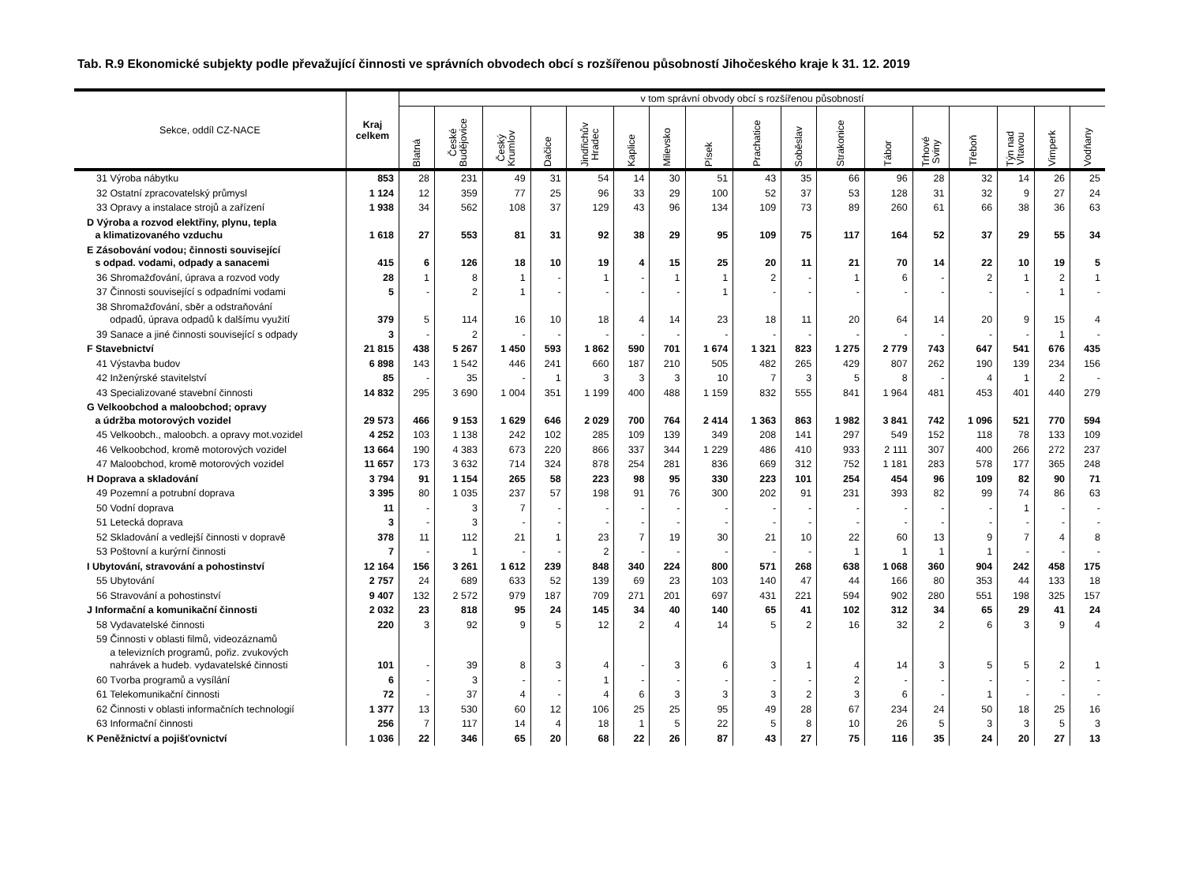Tab. R.9 Ekonomické subjekty podle převažující činnosti ve správních obvodech obcí s rozšířenou působností Jihočeského kraje k 31. 12. 2019
| Sekce, oddíl CZ-NACE | Kraj celkem | v tom správní obvody obcí s rozšířenou působností | | | | | | | | | | | | | | | | |
| --- | --- | --- | --- | --- | --- | --- | --- | --- | --- | --- | --- | --- | --- | --- | --- | --- | --- | --- |
| | | Blatná | České Budějovice | Český Krumlov | Dačice | Jindřichův Hradec | Kaplice | Milevsko | Písek | Prachatice | Soběslav | Strakonice | Tábor | Trhové Sviny | Třeboň | Týn nad Vltavou | Vimperk | Vodňany |
| 31 Výroba nábytku | 853 | 28 | 231 | 49 | 31 | 54 | 14 | 30 | 51 | 43 | 35 | 66 | 96 | 28 | 32 | 14 | 26 | 25 |
| 32 Ostatní zpracovatelský průmysl | 1 124 | 12 | 359 | 77 | 25 | 96 | 33 | 29 | 100 | 52 | 37 | 53 | 128 | 31 | 32 | 9 | 27 | 24 |
| 33 Opravy a instalace strojů a zařízení | 1 938 | 34 | 562 | 108 | 37 | 129 | 43 | 96 | 134 | 109 | 73 | 89 | 260 | 61 | 66 | 38 | 36 | 63 |
| D Výroba a rozvod elektřiny, plynu, tepla a klimatizovaného vzduchu | 1 618 | 27 | 553 | 81 | 31 | 92 | 38 | 29 | 95 | 109 | 75 | 117 | 164 | 52 | 37 | 29 | 55 | 34 |
| E Zásobování vodou; činnosti související s odpad. vodami, odpady a sanacemi | 415 | 6 | 126 | 18 | 10 | 19 | 4 | 15 | 25 | 20 | 11 | 21 | 70 | 14 | 22 | 10 | 19 | 5 |
| 36 Shromažďování, úprava a rozvod vody | 28 | 1 | 8 | 1 | - | 1 | - | 1 | 1 | 2 | - | 1 | 6 | - | 2 | 1 | 2 | 1 |
| 37 Činnosti související s odpadními vodami | 5 | - | 2 | 1 | - | - | - | - | 1 | - | - | - | - | - | - | - | 1 | - |
| 38 Shromažďování, sběr a odstraňování odpadů, úprava odpadů k dalšímu využití | 379 | 5 | 114 | 16 | 10 | 18 | 4 | 14 | 23 | 18 | 11 | 20 | 64 | 14 | 20 | 9 | 15 | 4 |
| 39 Sanace a jiné činnosti související s odpady | 3 | - | 2 | - | - | - | - | - | - | - | - | - | - | - | - | - | 1 | - |
| F Stavebnictví | 21 815 | 438 | 5 267 | 1 450 | 593 | 1 862 | 590 | 701 | 1 674 | 1 321 | 823 | 1 275 | 2 779 | 743 | 647 | 541 | 676 | 435 |
| 41 Výstavba budov | 6 898 | 143 | 1 542 | 446 | 241 | 660 | 187 | 210 | 505 | 482 | 265 | 429 | 807 | 262 | 190 | 139 | 234 | 156 |
| 42 Inženýrské stavitelství | 85 | - | 35 | - | 1 | 3 | 3 | 3 | 10 | 7 | 3 | 5 | 8 | - | 4 | 1 | 2 | - |
| 43 Specializované stavební činnosti | 14 832 | 295 | 3 690 | 1 004 | 351 | 1 199 | 400 | 488 | 1 159 | 832 | 555 | 841 | 1 964 | 481 | 453 | 401 | 440 | 279 |
| G Velkoobchod a maloobchod; opravy a údržba motorových vozidel | 29 573 | 466 | 9 153 | 1 629 | 646 | 2 029 | 700 | 764 | 2 414 | 1 363 | 863 | 1 982 | 3 841 | 742 | 1 096 | 521 | 770 | 594 |
| 45 Velkoobch., maloobch. a opravy mot.vozidel | 4 252 | 103 | 1 138 | 242 | 102 | 285 | 109 | 139 | 349 | 208 | 141 | 297 | 549 | 152 | 118 | 78 | 133 | 109 |
| 46 Velkoobchod, kromě motorových vozidel | 13 664 | 190 | 4 383 | 673 | 220 | 866 | 337 | 344 | 1 229 | 486 | 410 | 933 | 2 111 | 307 | 400 | 266 | 272 | 237 |
| 47 Maloobchod, kromě motorových vozidel | 11 657 | 173 | 3 632 | 714 | 324 | 878 | 254 | 281 | 836 | 669 | 312 | 752 | 1 181 | 283 | 578 | 177 | 365 | 248 |
| H Doprava a skladování | 3 794 | 91 | 1 154 | 265 | 58 | 223 | 98 | 95 | 330 | 223 | 101 | 254 | 454 | 96 | 109 | 82 | 90 | 71 |
| 49 Pozemní a potrubní doprava | 3 395 | 80 | 1 035 | 237 | 57 | 198 | 91 | 76 | 300 | 202 | 91 | 231 | 393 | 82 | 99 | 74 | 86 | 63 |
| 50 Vodní doprava | 11 | - | 3 | 7 | - | - | - | - | - | - | - | - | - | - | - | 1 | - | - |
| 51 Letecká doprava | 3 | - | 3 | - | - | - | - | - | - | - | - | - | - | - | - | - | - | - |
| 52 Skladování a vedlejší činnosti v dopravě | 378 | 11 | 112 | 21 | 1 | 23 | 7 | 19 | 30 | 21 | 10 | 22 | 60 | 13 | 9 | 7 | 4 | 8 |
| 53 Poštovní a kurýrní činnosti | 7 | - | 1 | - | - | 2 | - | - | - | - | - | 1 | 1 | 1 | 1 | - | - | - |
| I Ubytování, stravování a pohostinství | 12 164 | 156 | 3 261 | 1 612 | 239 | 848 | 340 | 224 | 800 | 571 | 268 | 638 | 1 068 | 360 | 904 | 242 | 458 | 175 |
| 55 Ubytování | 2 757 | 24 | 689 | 633 | 52 | 139 | 69 | 23 | 103 | 140 | 47 | 44 | 166 | 80 | 353 | 44 | 133 | 18 |
| 56 Stravování a pohostinství | 9 407 | 132 | 2 572 | 979 | 187 | 709 | 271 | 201 | 697 | 431 | 221 | 594 | 902 | 280 | 551 | 198 | 325 | 157 |
| J Informační a komunikační činnosti | 2 032 | 23 | 818 | 95 | 24 | 145 | 34 | 40 | 140 | 65 | 41 | 102 | 312 | 34 | 65 | 29 | 41 | 24 |
| 58 Vydavatelské činnosti | 220 | 3 | 92 | 9 | 5 | 12 | 2 | 4 | 14 | 5 | 2 | 16 | 32 | 2 | 6 | 3 | 9 | 4 |
| 59 Činnosti v oblasti filmů, videozáznamů a televizních programů, pořiz. zvukových nahrávek a hudeb. vydavatelské činnosti | 101 | - | 39 | 8 | 3 | 4 | - | 3 | 6 | 3 | 1 | 4 | 14 | 3 | 5 | 5 | 2 | 1 |
| 60 Tvorba programů a vysílání | 6 | - | 3 | - | - | 1 | - | - | - | - | - | 2 | - | - | - | - | - | - |
| 61 Telekomunikační činnosti | 72 | - | 37 | 4 | - | 4 | 6 | 3 | 3 | 3 | 2 | 3 | 6 | - | 1 | - | - | - |
| 62 Činnosti v oblasti informačních technologií | 1 377 | 13 | 530 | 60 | 12 | 106 | 25 | 25 | 95 | 49 | 28 | 67 | 234 | 24 | 50 | 18 | 25 | 16 |
| 63 Informační činnosti | 256 | 7 | 117 | 14 | 4 | 18 | 1 | 5 | 22 | 5 | 8 | 10 | 26 | 5 | 3 | 3 | 5 | 3 |
| K Peněžnictví a pojišťovnictví | 1 036 | 22 | 346 | 65 | 20 | 68 | 22 | 26 | 87 | 43 | 27 | 75 | 116 | 35 | 24 | 20 | 27 | 13 |